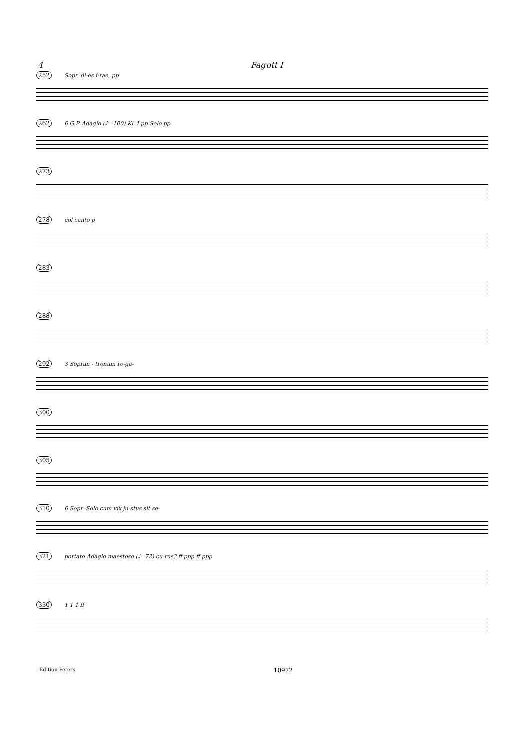4 Fagott I
252 Sopr. di-es i-rae, pp
262 6 G.P. Adagio (♪=100) Kl. I pp Solo pp
273
278 col canto p
283
288
292 3 Sopran - tronum ro-ga-
300
305
310 6 Sopr.-Solo cum vix ju-stus sit se-
321 portato Adagio maestoso (♩=72) cu-rus? ff ppp ff ppp
330 1 1 1 ff
Edition Peters 10972